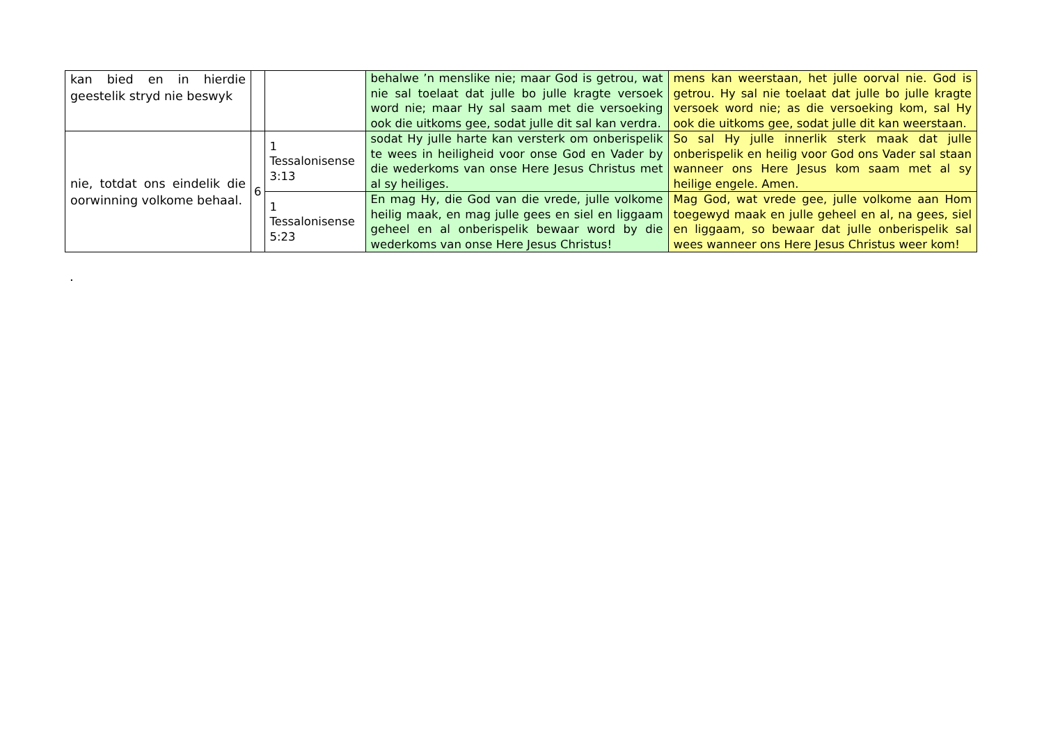| kan bied en in hierdie geestelik stryd nie beswyk | | | behalwe ’n menslike nie; maar God is getrou, wat nie sal toelaat dat julle bo julle kragte versoek word nie; maar Hy sal saam met die versoeking ook die uitkoms gee, sodat julle dit sal kan verdra. | mens kan weerstaan, het julle oorval nie. God is getrou. Hy sal nie toelaat dat julle bo julle kragte versoek word nie; as die versoeking kom, sal Hy ook die uitkoms gee, sodat julle dit kan weerstaan. |
| nie, totdat ons eindelik die oorwinning volkome behaal. | 6 | 1 Tessalonisense 3:13 | sodat Hy julle harte kan versterk om onberispelik te wees in heiligheid voor onse God en Vader by die wederkoms van onse Here Jesus Christus met al sy heiliges. | So sal Hy julle innerlik sterk maak dat julle onberispelik en heilig voor God ons Vader sal staan wanneer ons Here Jesus kom saam met al sy heilige engele. Amen. |
| | | 1 Tessalonisense 5:23 | En mag Hy, die God van die vrede, julle volkome heilig maak, en mag julle gees en siel en liggaam geheel en al onberispelik bewaar word by die wederkoms van onse Here Jesus Christus! | Mag God, wat vrede gee, julle volkome aan Hom toegewyd maak en julle geheel en al, na gees, siel en liggaam, so bewaar dat julle onberispelik sal wees wanneer ons Here Jesus Christus weer kom! |
.